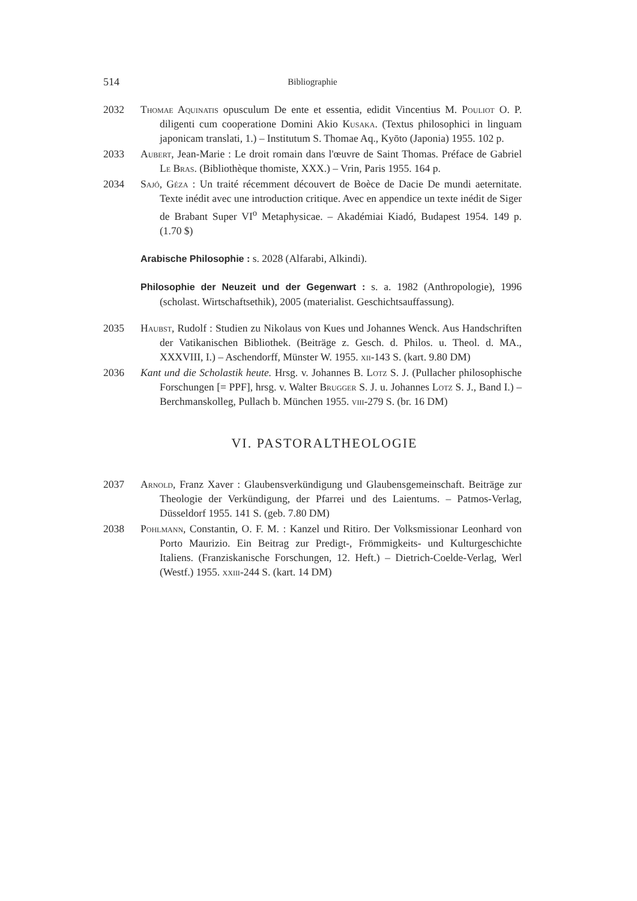514 Bibliographie
2032 Thomae Aquinatis opusculum De ente et essentia, edidit Vincentius M. Pouliot O. P. diligenti cum cooperatione Domini Akio Kusaka. (Textus philosophici in linguam japonicam translati, 1.) – Institutum S. Thomae Aq., Kyōto (Japonia) 1955. 102 p.
2033 Aubert, Jean-Marie : Le droit romain dans l'œuvre de Saint Thomas. Préface de Gabriel Le Bras. (Bibliothèque thomiste, XXX.) – Vrin, Paris 1955. 164 p.
2034 Sajó, Géza : Un traité récemment découvert de Boèce de Dacie De mundi aeternitate. Texte inédit avec une introduction critique. Avec en appendice un texte inédit de Siger de Brabant Super VI<sup>o</sup> Metaphysicae. – Akadémiai Kiadó, Budapest 1954. 149 p. (1.70 $)
Arabische Philosophie : s. 2028 (Alfarabi, Alkindi).
Philosophie der Neuzeit und der Gegenwart : s. a. 1982 (Anthropologie), 1996 (scholast. Wirtschaftsethik), 2005 (materialist. Geschichtsauffassung).
2035 Haubst, Rudolf : Studien zu Nikolaus von Kues und Johannes Wenck. Aus Handschriften der Vatikanischen Bibliothek. (Beiträge z. Gesch. d. Philos. u. Theol. d. MA., XXXVIII, I.) – Aschendorff, Münster W. 1955. xii-143 S. (kart. 9.80 DM)
2036 Kant und die Scholastik heute. Hrsg. v. Johannes B. Lotz S. J. (Pullacher philosophische Forschungen [= PPF], hrsg. v. Walter Brugger S. J. u. Johannes Lotz S. J., Band I.) – Berchmanskolleg, Pullach b. München 1955. viii-279 S. (br. 16 DM)
VI. PASTORALTHEOLOGIE
2037 Arnold, Franz Xaver : Glaubensverkündigung und Glaubensgemeinschaft. Beiträge zur Theologie der Verkündigung, der Pfarrei und des Laientums. – Patmos-Verlag, Düsseldorf 1955. 141 S. (geb. 7.80 DM)
2038 Pohlmann, Constantin, O. F. M. : Kanzel und Ritiro. Der Volksmissionar Leonhard von Porto Maurizio. Ein Beitrag zur Predigt-, Frömmigkeits- und Kulturgeschichte Italiens. (Franziskanische Forschungen, 12. Heft.) – Dietrich-Coelde-Verlag, Werl (Westf.) 1955. xxiii-244 S. (kart. 14 DM)